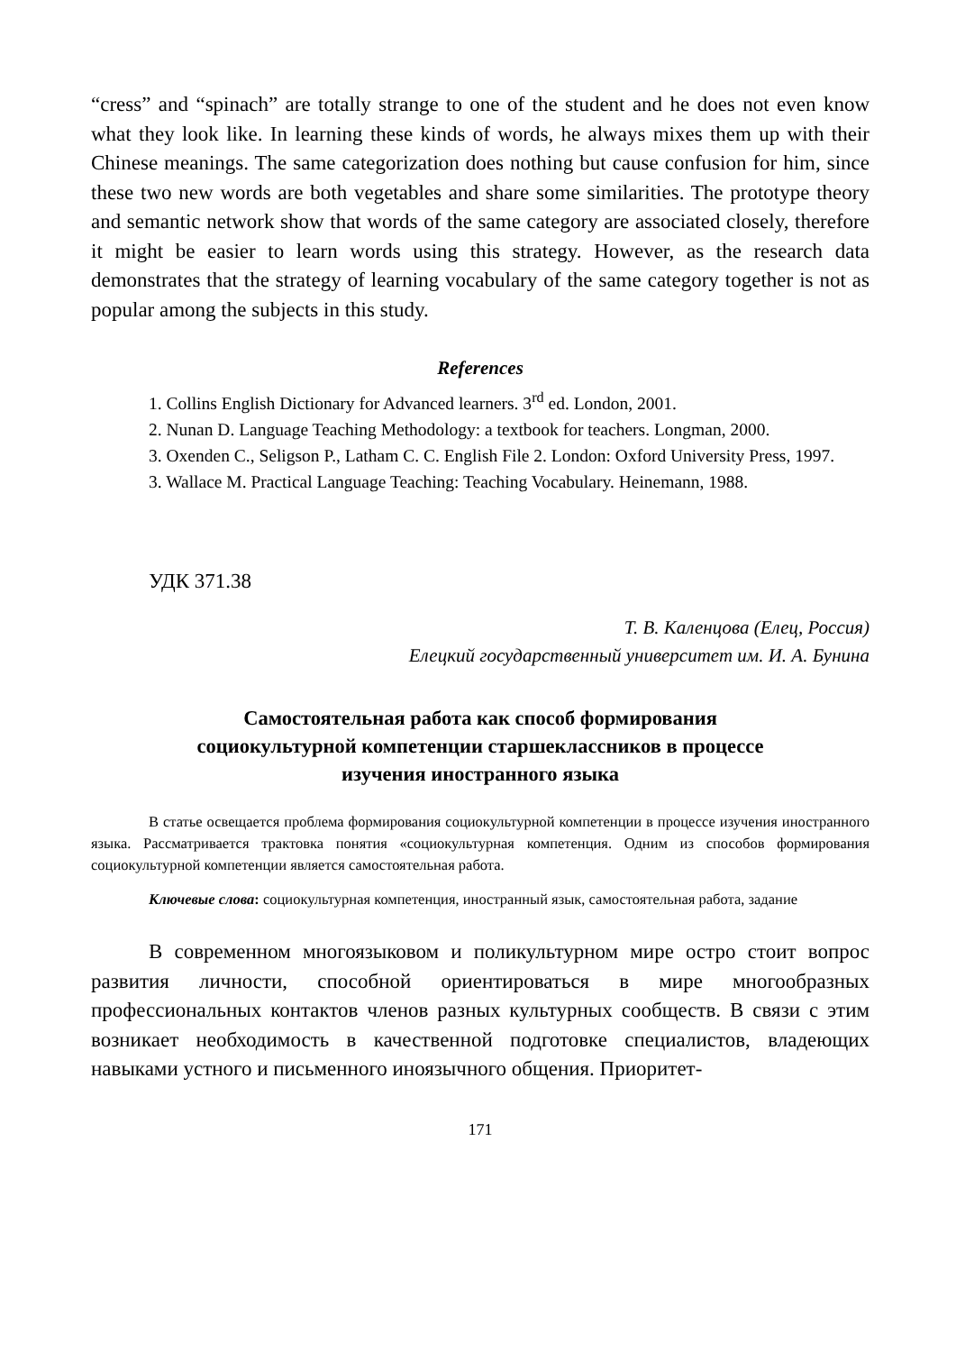“cress” and “spinach” are totally strange to one of the student and he does not even know what they look like. In learning these kinds of words, he always mixes them up with their Chinese meanings. The same categorization does nothing but cause confusion for him, since these two new words are both vegetables and share some similarities. The prototype theory and semantic network show that words of the same category are associated closely, therefore it might be easier to learn words using this strategy. However, as the research data demonstrates that the strategy of learning vocabulary of the same category together is not as popular among the subjects in this study.
References
1. Collins English Dictionary for Advanced learners. 3<sup>rd</sup> ed. London, 2001.
2. Nunan D. Language Teaching Methodology: a textbook for teachers. Longman, 2000.
3. Oxenden C., Seligson P., Latham C. C. English File 2. London: Oxford University Press, 1997.
3. Wallace M. Practical Language Teaching: Teaching Vocabulary. Heinemann, 1988.
УДК 371.38
Т. В. Каленцова (Елец, Россия)
Елецкий государственный университет им. И. А. Бунина
Самостоятельная работа как способ формирования
социокультурной компетенции старшеклассников в процессе
изучения иностранного языка
В статье освещается проблема формирования социокультурной компетенции в процессе изучения иностранного языка. Рассматривается трактовка понятия «социокультурная компетенция. Одним из способов формирования социокультурной компетенции является самостоятельная работа.
Ключевые слова: социокультурная компетенция, иностранный язык, самостоятельная работа, задание
В современном многоязыковом и поликультурном мире остро стоит вопрос развития личности, способной ориентироваться в мире многообразных профессиональных контактов членов разных культурных сообществ. В связи с этим возникает необходимость в качественной подготовке специалистов, владеющих навыками устного и письменного иноязычного общения. Приоритет-
171